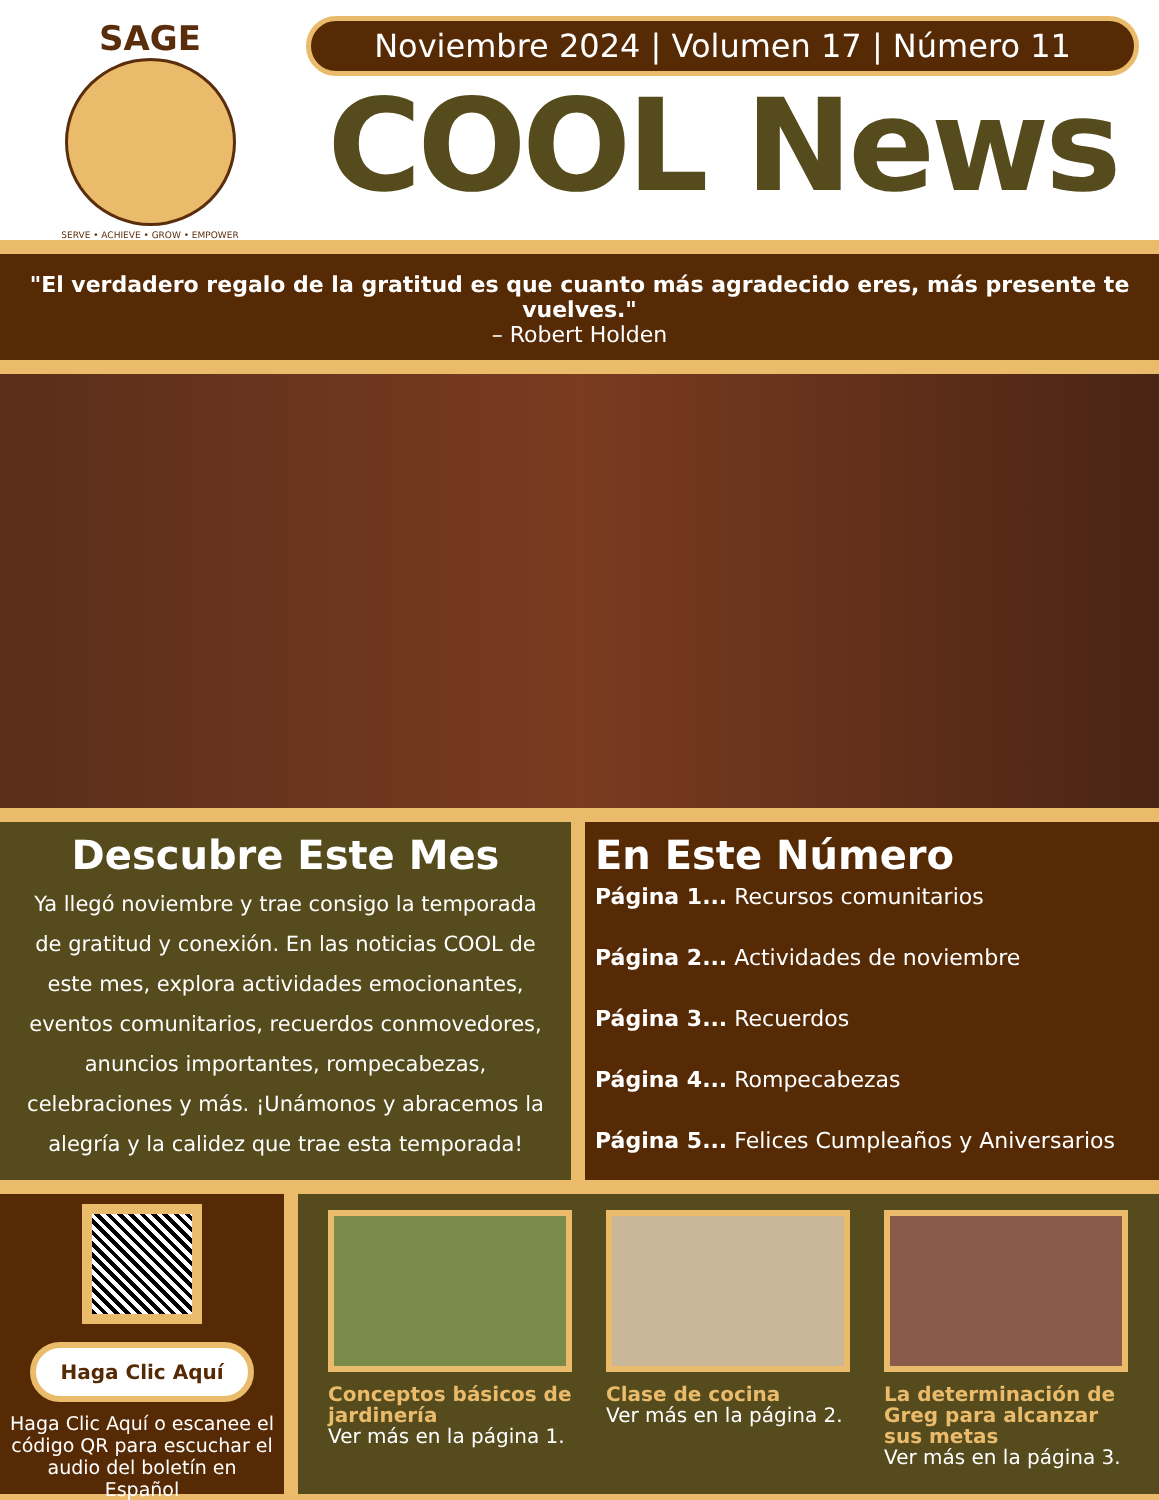SAGE
SERVE • ACHIEVE • GROW • EMPOWER
Noviembre 2024 | Volumen 17 | Número 11
COOL News
"El verdadero regalo de la gratitud es que cuanto más agradecido eres, más presente te vuelves."
– Robert Holden
Descubre Este Mes
Ya llegó noviembre y trae consigo la temporada de gratitud y conexión. En las noticias COOL de este mes, explora actividades emocionantes, eventos comunitarios, recuerdos conmovedores, anuncios importantes, rompecabezas, celebraciones y más. ¡Unámonos y abracemos la alegría y la calidez que trae esta temporada!
En Este Número
Página 1... Recursos comunitarios
Página 2... Actividades de noviembre
Página 3... Recuerdos
Página 4... Rompecabezas
Página 5... Felices Cumpleaños y Aniversarios
Haga Clic Aquí
Haga Clic Aquí o escanee el código QR para escuchar el audio del boletín en Español
Conceptos básicos de jardinería
Ver más en la página 1.
Clase de cocina
Ver más en la página 2.
La determinación de Greg para alcanzar sus metas
Ver más en la página 3.